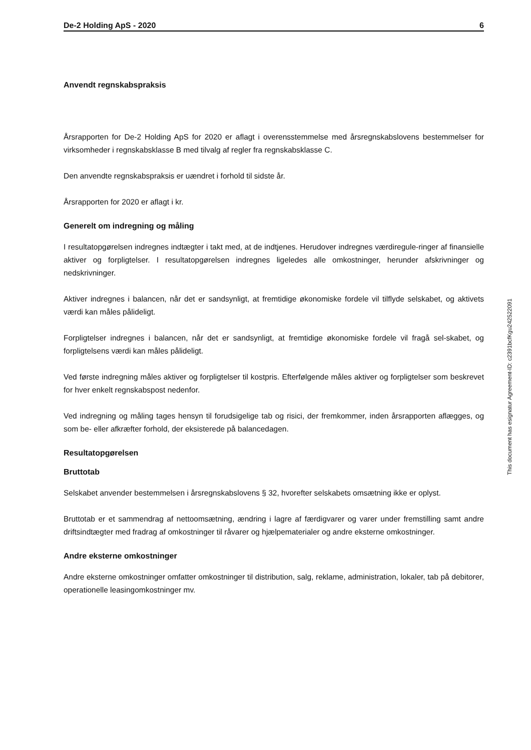De-2 Holding ApS - 2020 6
Anvendt regnskabspraksis
Årsrapporten for De-2 Holding ApS for 2020 er aflagt i overensstemmelse med årsregnskabslovens bestemmelser for virksomheder i regnskabsklasse B med tilvalg af regler fra regnskabsklasse C.
Den anvendte regnskabspraksis er uændret i forhold til sidste år.
Årsrapporten for 2020 er aflagt i kr.
Generelt om indregning og måling
I resultatopgørelsen indregnes indtægter i takt med, at de indtjenes. Herudover indregnes værdiregule-ringer af finansielle aktiver og forpligtelser. I resultatopgørelsen indregnes ligeledes alle omkostninger, herunder afskrivninger og nedskrivninger.
Aktiver indregnes i balancen, når det er sandsynligt, at fremtidige økonomiske fordele vil tilflyde selskabet, og aktivets værdi kan måles pålideligt.
Forpligtelser indregnes i balancen, når det er sandsynligt, at fremtidige økonomiske fordele vil fragå sel-skabet, og forpligtelsens værdi kan måles pålideligt.
Ved første indregning måles aktiver og forpligtelser til kostpris. Efterfølgende måles aktiver og forpligtelser som beskrevet for hver enkelt regnskabspost nedenfor.
Ved indregning og måling tages hensyn til forudsigelige tab og risici, der fremkommer, inden årsrapporten aflægges, og som be- eller afkræfter forhold, der eksisterede på balancedagen.
Resultatopgørelsen
Bruttotab
Selskabet anvender bestemmelsen i årsregnskabslovens § 32, hvorefter selskabets omsætning ikke er oplyst.
Bruttotab er et sammendrag af nettoomsætning, ændring i lagre af færdigvarer og varer under fremstilling samt andre driftsindtægter med fradrag af omkostninger til råvarer og hjælpematerialer og andre eksterne omkostninger.
Andre eksterne omkostninger
Andre eksterne omkostninger omfatter omkostninger til distribution, salg, reklame, administration, lokaler, tab på debitorer, operationelle leasingomkostninger mv.
This document has esignatur Agreement-ID: c2391bcfKgu242522091